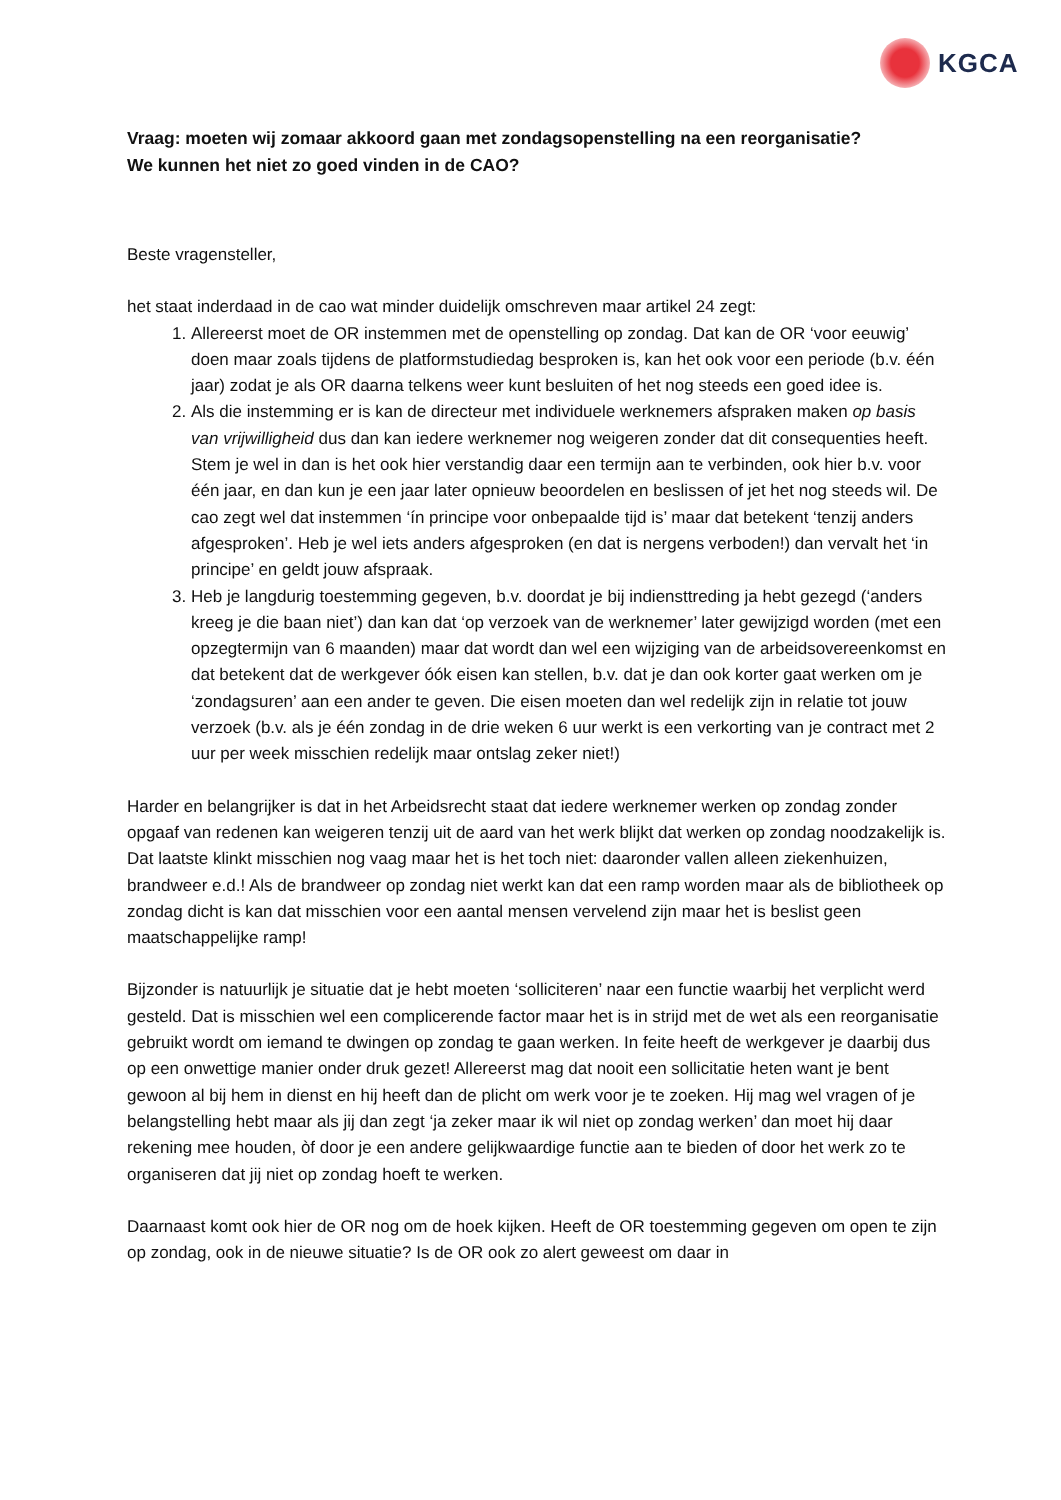KGCA
Vraag: moeten wij zomaar akkoord gaan met zondagsopenstelling na een reorganisatie?
We kunnen het niet zo goed vinden in de CAO?
Beste vragensteller,
het staat inderdaad in de cao wat minder duidelijk omschreven maar artikel 24 zegt:
1. Allereerst moet de OR instemmen met de openstelling op zondag. Dat kan de OR ‘voor eeuwig’ doen maar zoals tijdens de platformstudiedag besproken is, kan het ook voor een periode (b.v. één jaar) zodat je als OR daarna telkens weer kunt besluiten of het nog steeds een goed idee is.
2. Als die instemming er is kan de directeur met individuele werknemers afspraken maken op basis van vrijwilligheid dus dan kan iedere werknemer nog weigeren zonder dat dit consequenties heeft. Stem je wel in dan is het ook hier verstandig daar een termijn aan te verbinden, ook hier b.v. voor één jaar, en dan kun je een jaar later opnieuw beoordelen en beslissen of jet het nog steeds wil. De cao zegt wel dat instemmen ‘ín principe voor onbepaalde tijd is’ maar dat betekent ‘tenzij anders afgesproken’. Heb je wel iets anders afgesproken (en dat is nergens verboden!) dan vervalt het ‘in principe’ en geldt jouw afspraak.
3. Heb je langdurig toestemming gegeven, b.v. doordat je bij indiensttreding ja hebt gezegd (‘anders kreeg je die baan niet’) dan kan dat ‘op verzoek van de werknemer’ later gewijzigd worden (met een opzegtermijn van 6 maanden) maar dat wordt dan wel een wijziging van de arbeidsovereenkomst en dat betekent dat de werkgever óók eisen kan stellen, b.v. dat je dan ook korter gaat werken om je ‘zondagsuren’ aan een ander te geven. Die eisen moeten dan wel redelijk zijn in relatie tot jouw verzoek (b.v. als je één zondag in de drie weken 6 uur werkt is een verkorting van je contract met 2 uur per week misschien redelijk maar ontslag zeker niet!)
Harder en belangrijker is dat in het Arbeidsrecht staat dat iedere werknemer werken op zondag zonder opgaaf van redenen kan weigeren tenzij uit de aard van het werk blijkt dat werken op zondag noodzakelijk is. Dat laatste klinkt misschien nog vaag maar het is het toch niet: daaronder vallen alleen ziekenhuizen, brandweer e.d.! Als de brandweer op zondag niet werkt kan dat een ramp worden maar als de bibliotheek op zondag dicht is kan dat misschien voor een aantal mensen vervelend zijn maar het is beslist geen maatschappelijke ramp!
Bijzonder is natuurlijk je situatie dat je hebt moeten ‘solliciteren’ naar een functie waarbij het verplicht werd gesteld. Dat is misschien wel een complicerende factor maar het is in strijd met de wet als een reorganisatie gebruikt wordt om iemand te dwingen op zondag te gaan werken. In feite heeft de werkgever je daarbij dus op een onwettige manier onder druk gezet! Allereerst mag dat nooit een sollicitatie heten want je bent gewoon al bij hem in dienst en hij heeft dan de plicht om werk voor je te zoeken. Hij mag wel vragen of je belangstelling hebt maar als jij dan zegt ‘ja zeker maar ik wil niet op zondag werken’ dan moet hij daar rekening mee houden, òf door je een andere gelijkwaardige functie aan te bieden of door het werk zo te organiseren dat jij niet op zondag hoeft te werken.
Daarnaast komt ook hier de OR nog om de hoek kijken. Heeft de OR toestemming gegeven om open te zijn op zondag, ook in de nieuwe situatie? Is de OR ook zo alert geweest om daar in